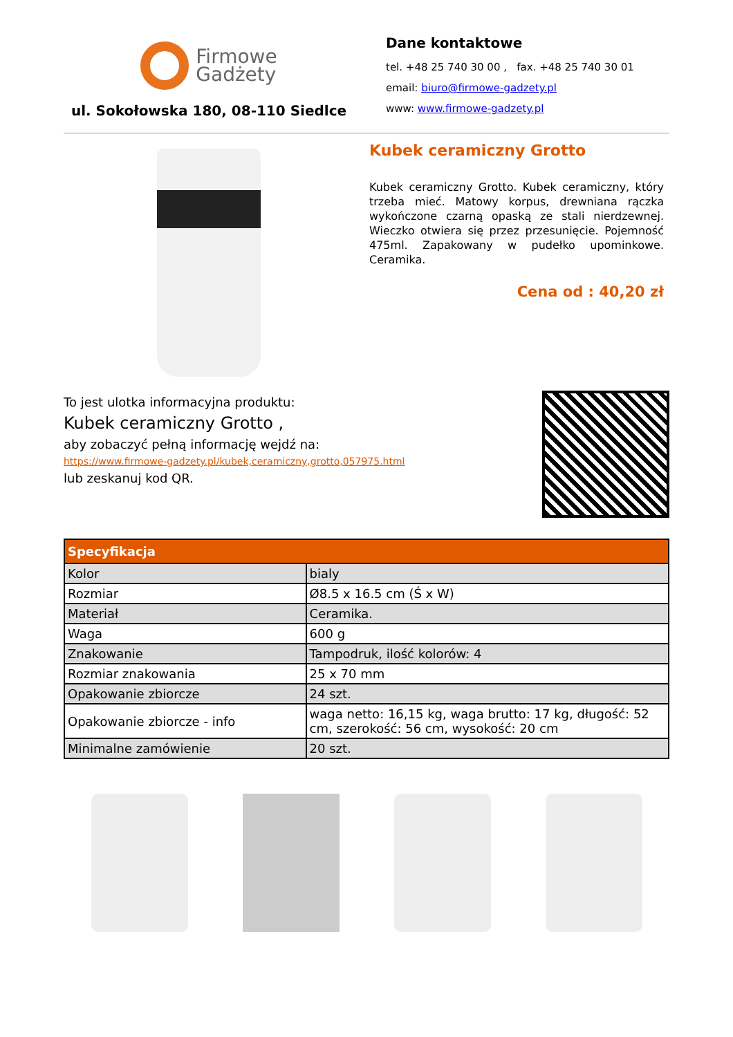Firmowe
Gadżety
ul. Sokołowska 180, 08-110 Siedlce
Dane kontaktowe
tel. +48 25 740 30 00 , fax. +48 25 740 30 01
email: biuro@firmowe-gadzety.pl
www: www.firmowe-gadzety.pl
Kubek ceramiczny Grotto
Kubek ceramiczny Grotto. Kubek ceramiczny, który trzeba mieć. Matowy korpus, drewniana rączka wykończone czarną opaską ze stali nierdzewnej. Wieczko otwiera się przez przesunięcie. Pojemność 475ml. Zapakowany w pudełko upominkowe. Ceramika.
Cena od : 40,20 zł
To jest ulotka informacyjna produktu:
Kubek ceramiczny Grotto ,
aby zobaczyć pełną informację wejdź na:
https://www.firmowe-gadzety.pl/kubek,ceramiczny,grotto,057975.html
lub zeskanuj kod QR.
| Specyfikacja | |
| --- | --- |
| Kolor | bialy |
| Rozmiar | Ø8.5 x 16.5 cm (Ś x W) |
| Materiał | Ceramika. |
| Waga | 600 g |
| Znakowanie | Tampodruk, ilość kolorów: 4 |
| Rozmiar znakowania | 25 x 70 mm |
| Opakowanie zbiorcze | 24 szt. |
| Opakowanie zbiorcze - info | waga netto: 16,15 kg, waga brutto: 17 kg, długość: 52 cm, szerokość: 56 cm, wysokość: 20 cm |
| Minimalne zamówienie | 20 szt. |